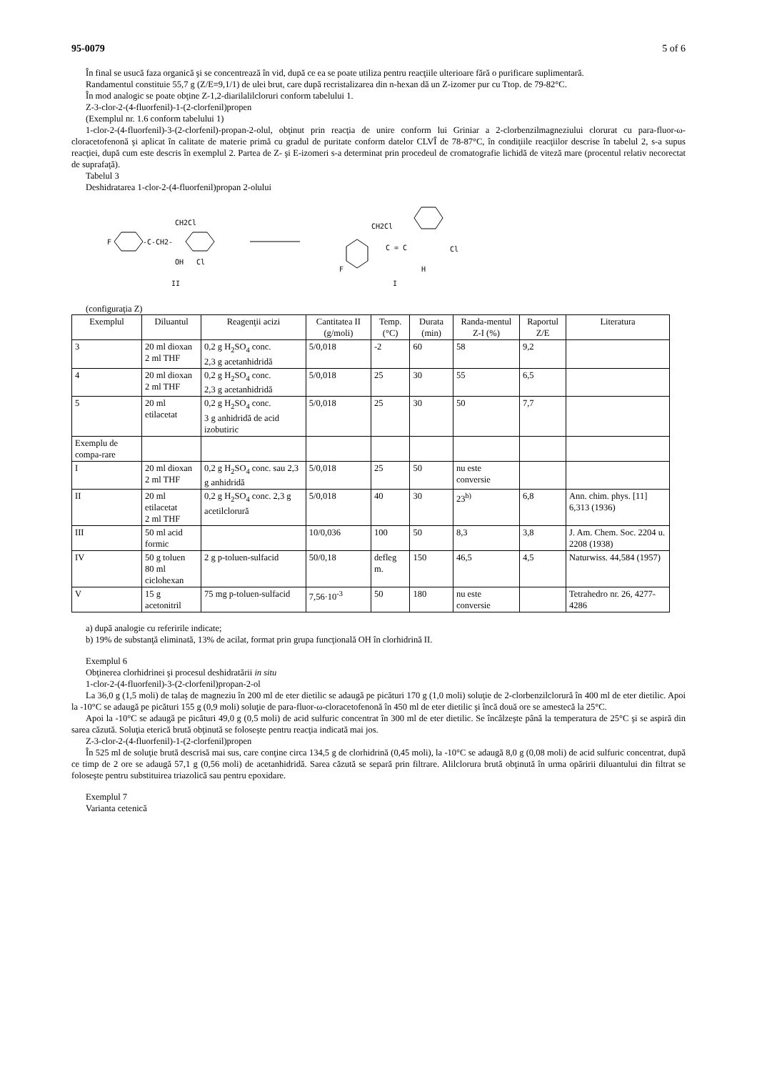95-0079 5 of 6
În final se usucă faza organică şi se concentrează în vid, după ce ea se poate utiliza pentru reacţiile ulterioare fără o purificare suplimentară.
Randamentul constituie 55,7 g (Z/E=9,1/1) de ulei brut, care după recristalizarea din n-hexan dă un Z-izomer pur cu Ttop. de 79-82°C.
În mod analogic se poate obţine Z-1,2-diarilalilcloruri conform tabelului 1.
Z-3-clor-2-(4-fluorfenil)-1-(2-clorfenil)propen
(Exemplul nr. 1.6 conform tabelului 1)
1-clor-2-(4-fluorfenil)-3-(2-clorfenil)-propan-2-olul, obţinut prin reacţia de unire conform lui Griniar a 2-clorbenzilmagneziului clorurat cu para-fluor-ω-cloracetofenonă şi aplicat în calitate de materie primă cu gradul de puritate conform datelor CLVÎ de 78-87°C, în condiţiile reacţiilor descrise în tabelul 2, s-a supus reacţiei, după cum este descris în exemplul 2. Partea de Z- şi E-izomeri s-a determinat prin procedeul de cromatografie lichidă de viteză mare (procentul relativ necorectat de suprafaţă).
Tabelul 3
Deshidratarea 1-clor-2-(4-fluorfenil)propan 2-olului
CH2Cl
F
-C-CH2-
OH
Cl
II
CH2Cl
C = C
Cl
H
F
I
(configuraţia Z)
| Exemplul | Diluantul | Reagenţii acizi | Cantitatea II (g/moli) | Temp. (°C) | Durata (min) | Randa-mentul Z-I (%) | Raportul Z/E | Literatura |
| --- | --- | --- | --- | --- | --- | --- | --- | --- |
| 3 | 20 ml dioxan 2 ml THF | 0,2 g H<sub>2</sub>SO<sub>4</sub> conc. 2,3 g acetanhidridă | 5/0,018 | -2 | 60 | 58 | 9,2 | |
| 4 | 20 ml dioxan 2 ml THF | 0,2 g H<sub>2</sub>SO<sub>4</sub> conc. 2,3 g acetanhidridă | 5/0,018 | 25 | 30 | 55 | 6,5 | |
| 5 | 20 ml etilacetat | 0,2 g H<sub>2</sub>SO<sub>4</sub> conc. 3 g anhidridă de acid izobutiric | 5/0,018 | 25 | 30 | 50 | 7,7 | |
| Exemplu de compa-rare | | | | | | | | |
| I | 20 ml dioxan 2 ml THF | 0,2 g H<sub>2</sub>SO<sub>4</sub> conc. sau 2,3 g anhidridă | 5/0,018 | 25 | 50 | nu este conversie | | |
| II | 20 ml etilacetat 2 ml THF | 0,2 g H<sub>2</sub>SO<sub>4</sub> conc. 2,3 g acetilclorură | 5/0,018 | 40 | 30 | 23<sup>b)</sup> | 6,8 | Ann. chim. phys. [11] 6,313 (1936) |
| III | 50 ml acid formic | | 10/0,036 | 100 | 50 | 8,3 | 3,8 | J. Am. Chem. Soc. 2204 u. 2208 (1938) |
| IV | 50 g toluen 80 ml ciclohexan | 2 g p-toluen-sulfacid | 50/0,18 | defleg m. | 150 | 46,5 | 4,5 | Naturwiss. 44,584 (1957) |
| V | 15 g acetonitril | 75 mg p-toluen-sulfacid | 7,56·10<sup>-3</sup> | 50 | 180 | nu este conversie | | Tetrahedro nr. 26, 4277-4286 |
a) după analogie cu referirile indicate;
b) 19% de substanţă eliminată, 13% de acilat, format prin grupa funcţională OH în clorhidrină II.
Exemplul 6
Obţinerea clorhidrinei şi procesul deshidratării in situ
1-clor-2-(4-fluorfenil)-3-(2-clorfenil)propan-2-ol
La 36,0 g (1,5 moli) de talaş de magneziu în 200 ml de eter dietilic se adaugă pe picături 170 g (1,0 moli) soluţie de 2-clorbenzilclorură în 400 ml de eter dietilic. Apoi la -10°C se adaugă pe picături 155 g (0,9 moli) soluţie de para-fluor-ω-cloracetofenonă în 450 ml de eter dietilic şi încă două ore se amestecă la 25°C.
Apoi la -10°C se adaugă pe picături 49,0 g (0,5 moli) de acid sulfuric concentrat în 300 ml de eter dietilic. Se încălzeşte până la temperatura de 25°C şi se aspiră din sarea căzută. Soluţia eterică brută obţinută se foloseşte pentru reacţia indicată mai jos.
Z-3-clor-2-(4-fluorfenil)-1-(2-clorfenil)propen
În 525 ml de soluţie brută descrisă mai sus, care conţine circa 134,5 g de clorhidrină (0,45 moli), la -10°C se adaugă 8,0 g (0,08 moli) de acid sulfuric concentrat, după ce timp de 2 ore se adaugă 57,1 g (0,56 moli) de acetanhidridă. Sarea căzută se separă prin filtrare. Alilclorura brută obţinută în urma opăririi diluantului din filtrat se foloseşte pentru substituirea triazolică sau pentru epoxidare.
Exemplul 7
Varianta cetenică